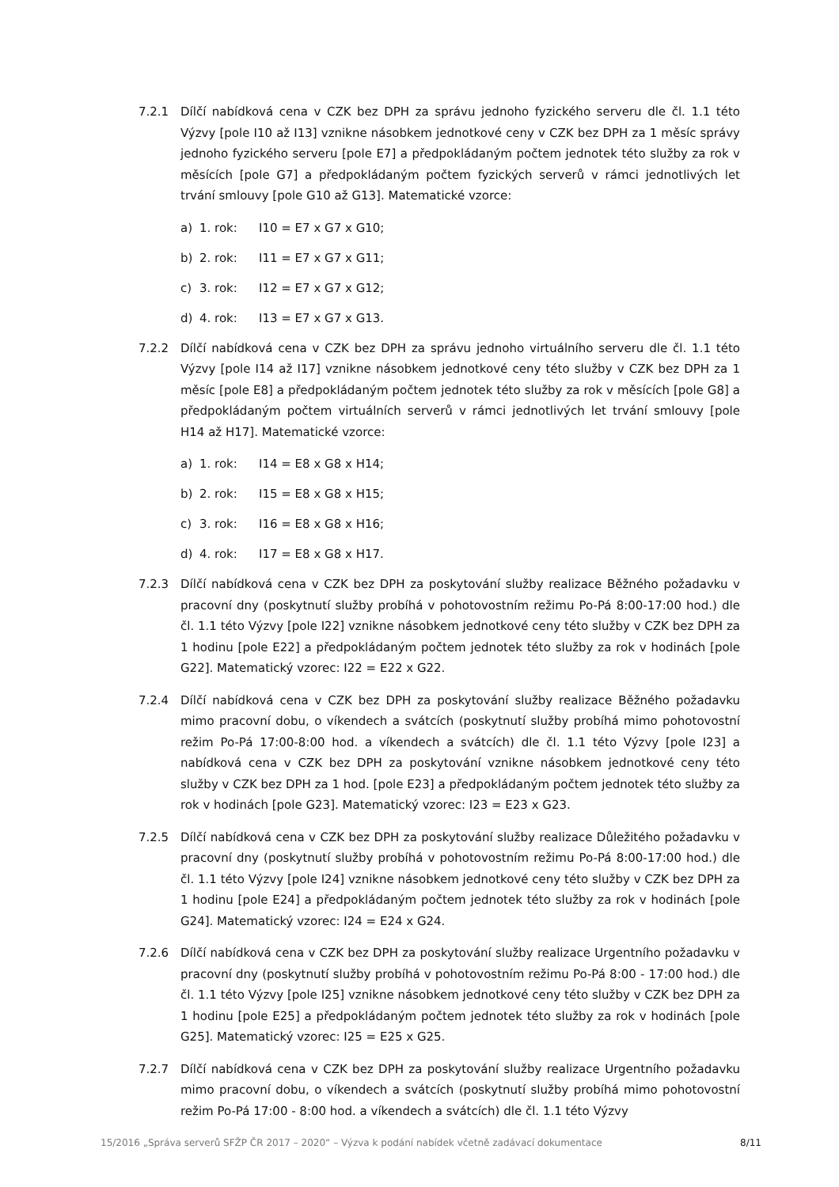7.2.1 Dílčí nabídková cena v CZK bez DPH za správu jednoho fyzického serveru dle čl. 1.1 této Výzvy [pole I10 až I13] vznikne násobkem jednotkové ceny v CZK bez DPH za 1 měsíc správy jednoho fyzického serveru [pole E7] a předpokládaným počtem jednotek této služby za rok v měsících [pole G7] a předpokládaným počtem fyzických serverů v rámci jednotlivých let trvání smlouvy [pole G10 až G13]. Matematické vzorce:
a) 1. rok: I10 = E7 x G7 x G10;
b) 2. rok: I11 = E7 x G7 x G11;
c) 3. rok: I12 = E7 x G7 x G12;
d) 4. rok: I13 = E7 x G7 x G13.
7.2.2 Dílčí nabídková cena v CZK bez DPH za správu jednoho virtuálního serveru dle čl. 1.1 této Výzvy [pole I14 až I17] vznikne násobkem jednotkové ceny této služby v CZK bez DPH za 1 měsíc [pole E8] a předpokládaným počtem jednotek této služby za rok v měsících [pole G8] a předpokládaným počtem virtuálních serverů v rámci jednotlivých let trvání smlouvy [pole H14 až H17]. Matematické vzorce:
a) 1. rok: I14 = E8 x G8 x H14;
b) 2. rok: I15 = E8 x G8 x H15;
c) 3. rok: I16 = E8 x G8 x H16;
d) 4. rok: I17 = E8 x G8 x H17.
7.2.3 Dílčí nabídková cena v CZK bez DPH za poskytování služby realizace Běžného požadavku v pracovní dny (poskytnutí služby probíhá v pohotovostním režimu Po-Pá 8:00-17:00 hod.) dle čl. 1.1 této Výzvy [pole I22] vznikne násobkem jednotkové ceny této služby v CZK bez DPH za 1 hodinu [pole E22] a předpokládaným počtem jednotek této služby za rok v hodinách [pole G22]. Matematický vzorec: I22 = E22 x G22.
7.2.4 Dílčí nabídková cena v CZK bez DPH za poskytování služby realizace Běžného požadavku mimo pracovní dobu, o víkendech a svátcích (poskytnutí služby probíhá mimo pohotovostní režim Po-Pá 17:00-8:00 hod. a víkendech a svátcích) dle čl. 1.1 této Výzvy [pole I23] a nabídková cena v CZK bez DPH za poskytování vznikne násobkem jednotkové ceny této služby v CZK bez DPH za 1 hod. [pole E23] a předpokládaným počtem jednotek této služby za rok v hodinách [pole G23]. Matematický vzorec: I23 = E23 x G23.
7.2.5 Dílčí nabídková cena v CZK bez DPH za poskytování služby realizace Důležitého požadavku v pracovní dny (poskytnutí služby probíhá v pohotovostním režimu Po-Pá 8:00-17:00 hod.) dle čl. 1.1 této Výzvy [pole I24] vznikne násobkem jednotkové ceny této služby v CZK bez DPH za 1 hodinu [pole E24] a předpokládaným počtem jednotek této služby za rok v hodinách [pole G24]. Matematický vzorec: I24 = E24 x G24.
7.2.6 Dílčí nabídková cena v CZK bez DPH za poskytování služby realizace Urgentního požadavku v pracovní dny (poskytnutí služby probíhá v pohotovostním režimu Po-Pá 8:00 - 17:00 hod.) dle čl. 1.1 této Výzvy [pole I25] vznikne násobkem jednotkové ceny této služby v CZK bez DPH za 1 hodinu [pole E25] a předpokládaným počtem jednotek této služby za rok v hodinách [pole G25]. Matematický vzorec: I25 = E25 x G25.
7.2.7 Dílčí nabídková cena v CZK bez DPH za poskytování služby realizace Urgentního požadavku mimo pracovní dobu, o víkendech a svátcích (poskytnutí služby probíhá mimo pohotovostní režim Po-Pá 17:00 - 8:00 hod. a víkendech a svátcích) dle čl. 1.1 této Výzvy
15/2016 „Správa serverů SFŽP ČR 2017 – 2020“ – Výzva k podání nabídek včetně zadávací dokumentace 8/11